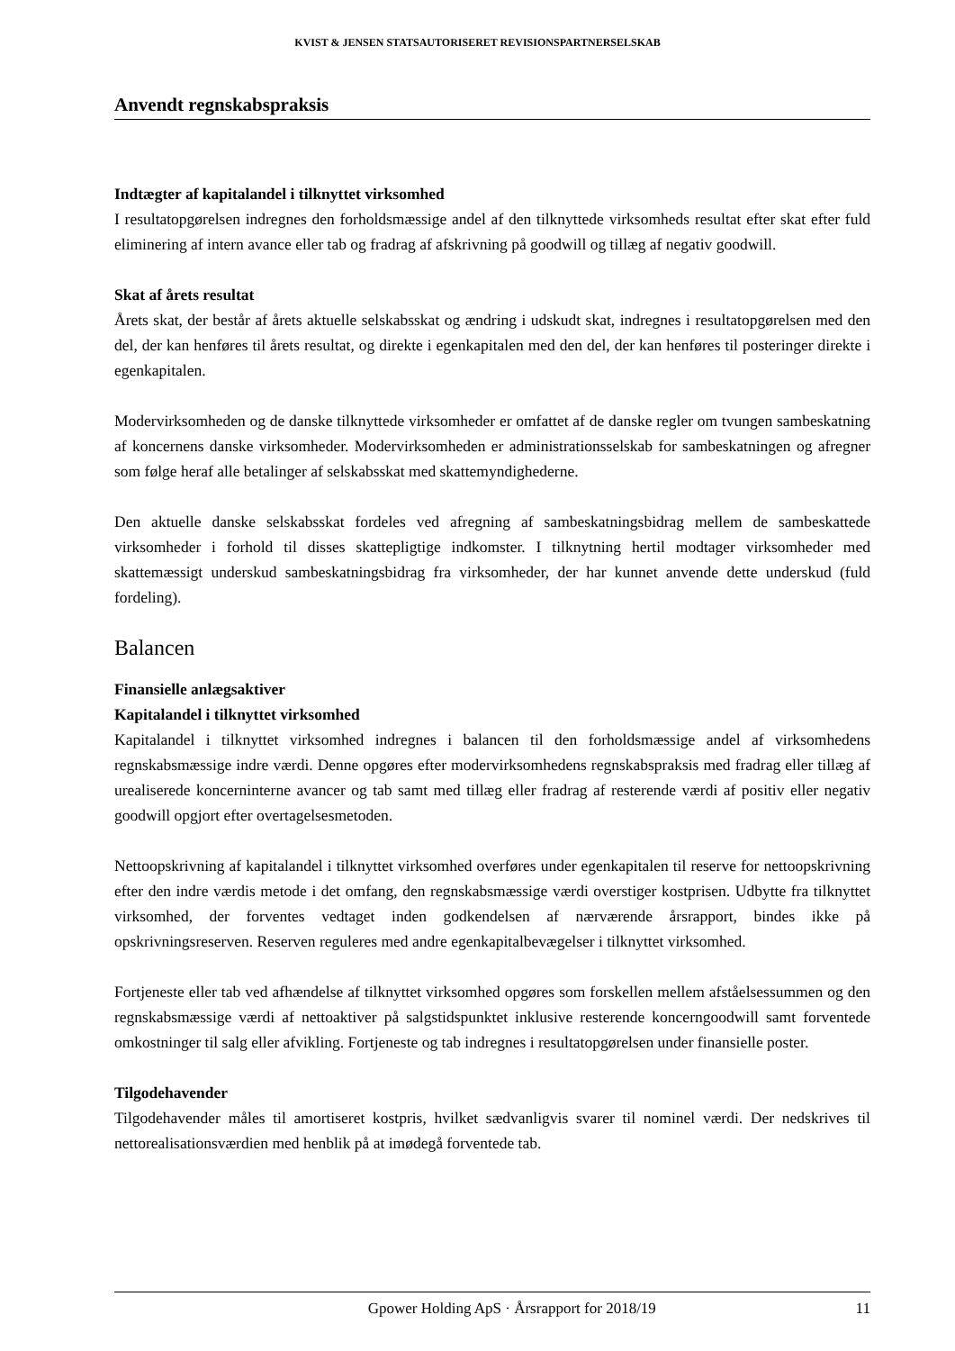KVIST & JENSEN STATSAUTORISERET REVISIONSPARTNERSELSKAB
Anvendt regnskabspraksis
Indtægter af kapitalandel i tilknyttet virksomhed
I resultatopgørelsen indregnes den forholdsmæssige andel af den tilknyttede virksomheds resultat efter skat efter fuld eliminering af intern avance eller tab og fradrag af afskrivning på goodwill og tillæg af negativ goodwill.
Skat af årets resultat
Årets skat, der består af årets aktuelle selskabsskat og ændring i udskudt skat, indregnes i resultatopgørelsen med den del, der kan henføres til årets resultat, og direkte i egenkapitalen med den del, der kan henføres til posteringer direkte i egenkapitalen.
Modervirksomheden og de danske tilknyttede virksomheder er omfattet af de danske regler om tvungen sambeskatning af koncernens danske virksomheder. Modervirksomheden er administrationsselskab for sambeskatningen og afregner som følge heraf alle betalinger af selskabsskat med skattemyndighederne.
Den aktuelle danske selskabsskat fordeles ved afregning af sambeskatningsbidrag mellem de sambeskattede virksomheder i forhold til disses skattepligtige indkomster. I tilknytning hertil modtager virksomheder med skattemæssigt underskud sambeskatningsbidrag fra virksomheder, der har kunnet anvende dette underskud (fuld fordeling).
Balancen
Finansielle anlægsaktiver
Kapitalandel i tilknyttet virksomhed
Kapitalandel i tilknyttet virksomhed indregnes i balancen til den forholdsmæssige andel af virksomhedens regnskabsmæssige indre værdi. Denne opgøres efter modervirksomhedens regnskabspraksis med fradrag eller tillæg af urealiserede koncerninterne avancer og tab samt med tillæg eller fradrag af resterende værdi af positiv eller negativ goodwill opgjort efter overtagelsesmetoden.
Nettoopskrivning af kapitalandel i tilknyttet virksomhed overføres under egenkapitalen til reserve for nettoopskrivning efter den indre værdis metode i det omfang, den regnskabsmæssige værdi overstiger kostprisen. Udbytte fra tilknyttet virksomhed, der forventes vedtaget inden godkendelsen af nærværende årsrapport, bindes ikke på opskrivningsreserven. Reserven reguleres med andre egenkapitalbevægelser i tilknyttet virksomhed.
Fortjeneste eller tab ved afhændelse af tilknyttet virksomhed opgøres som forskellen mellem afståelsessummen og den regnskabsmæssige værdi af nettoaktiver på salgstidspunktet inklusive resterende koncerngoodwill samt forventede omkostninger til salg eller afvikling. Fortjeneste og tab indregnes i resultatopgørelsen under finansielle poster.
Tilgodehavender
Tilgodehavender måles til amortiseret kostpris, hvilket sædvanligvis svarer til nominel værdi. Der nedskrives til nettorealisationsværdien med henblik på at imødegå forventede tab.
Gpower Holding ApS · Årsrapport for 2018/19 11